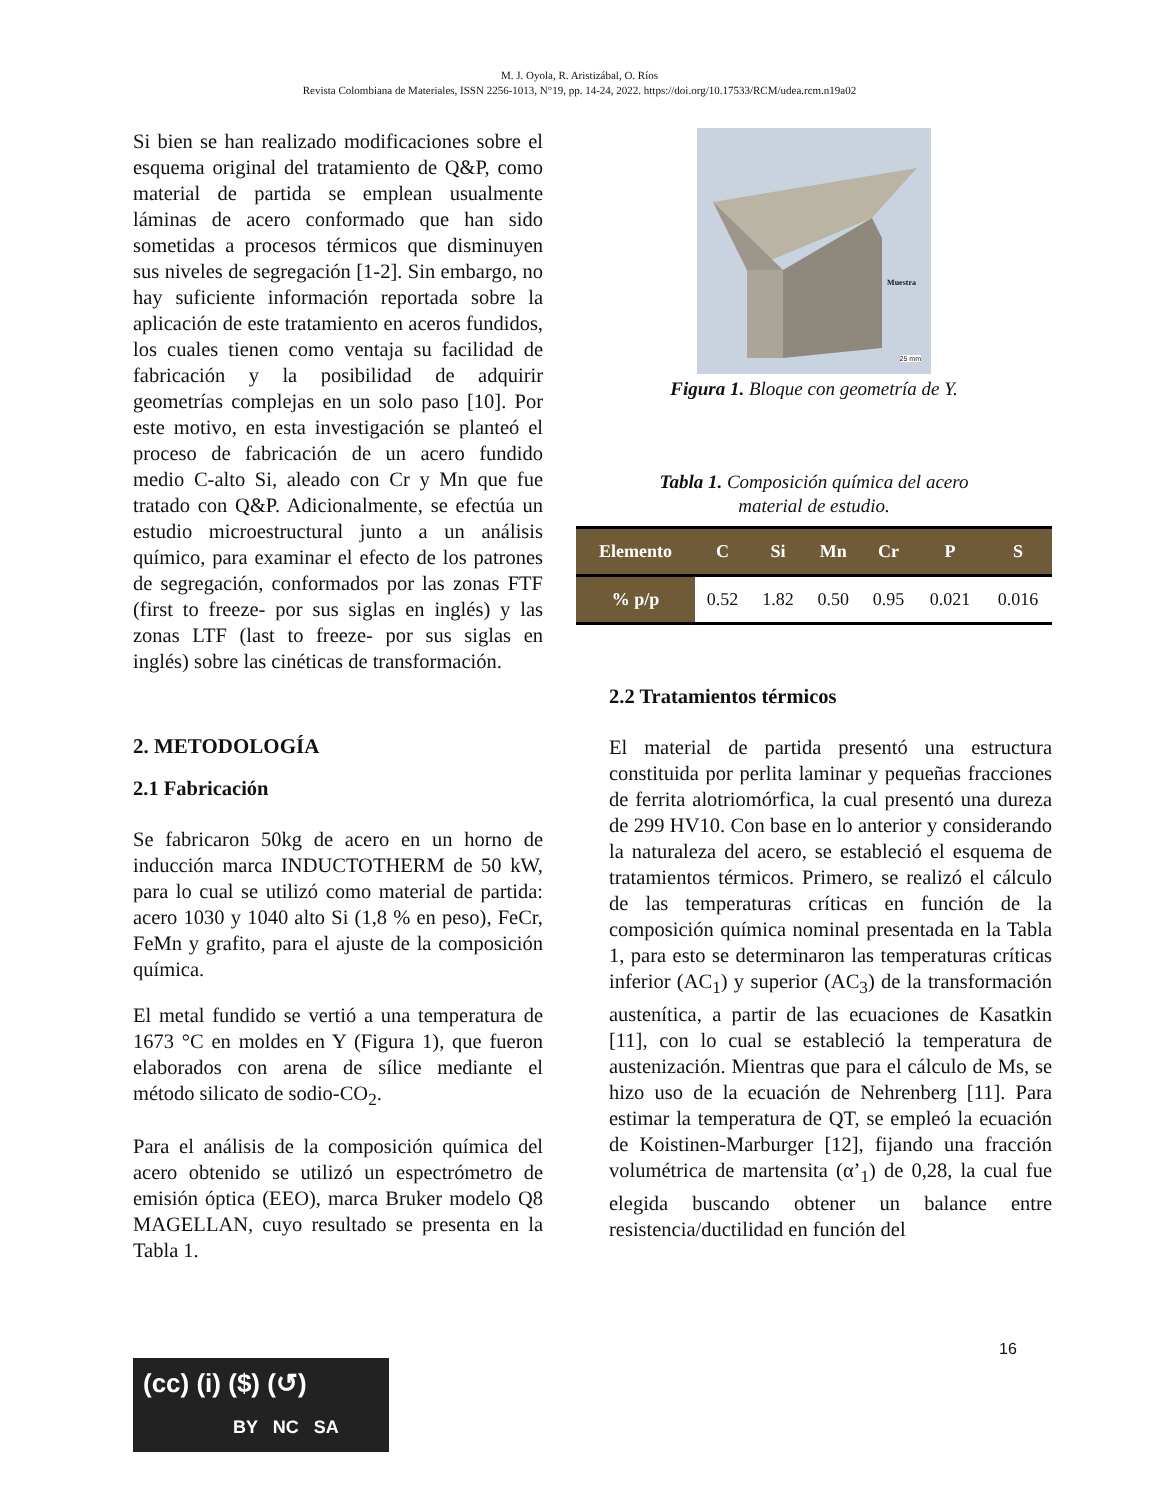M. J. Oyola, R. Aristizábal, O. Ríos
Revista Colombiana de Materiales, ISSN 2256-1013, N°19, pp. 14-24, 2022. https://doi.org/10.17533/RCM/udea.rcm.n19a02
Si bien se han realizado modificaciones sobre el esquema original del tratamiento de Q&P, como material de partida se emplean usualmente láminas de acero conformado que han sido sometidas a procesos térmicos que disminuyen sus niveles de segregación [1-2]. Sin embargo, no hay suficiente información reportada sobre la aplicación de este tratamiento en aceros fundidos, los cuales tienen como ventaja su facilidad de fabricación y la posibilidad de adquirir geometrías complejas en un solo paso [10]. Por este motivo, en esta investigación se planteó el proceso de fabricación de un acero fundido medio C-alto Si, aleado con Cr y Mn que fue tratado con Q&P. Adicionalmente, se efectúa un estudio microestructural junto a un análisis químico, para examinar el efecto de los patrones de segregación, conformados por las zonas FTF (first to freeze- por sus siglas en inglés) y las zonas LTF (last to freeze- por sus siglas en inglés) sobre las cinéticas de transformación.
2. METODOLOGÍA
2.1 Fabricación
Se fabricaron 50kg de acero en un horno de inducción marca INDUCTOTHERM de 50 kW, para lo cual se utilizó como material de partida: acero 1030 y 1040 alto Si (1,8 % en peso), FeCr, FeMn y grafito, para el ajuste de la composición química.
El metal fundido se vertió a una temperatura de 1673 °C en moldes en Y (Figura 1), que fueron elaborados con arena de sílice mediante el método silicato de sodio-CO<sub>2</sub>.
Para el análisis de la composición química del acero obtenido se utilizó un espectrómetro de emisión óptica (EEO), marca Bruker modelo Q8 MAGELLAN, cuyo resultado se presenta en la Tabla 1.
Muestra
25 mm
Figura 1. Bloque con geometría de Y.
Tabla 1. Composición química del acero
material de estudio.
| Elemento | C | Si | Mn | Cr | P | S |
| --- | --- | --- | --- | --- | --- | --- |
| % p/p | 0.52 | 1.82 | 0.50 | 0.95 | 0.021 | 0.016 |
2.2 Tratamientos térmicos
El material de partida presentó una estructura constituida por perlita laminar y pequeñas fracciones de ferrita alotriomórfica, la cual presentó una dureza de 299 HV10. Con base en lo anterior y considerando la naturaleza del acero, se estableció el esquema de tratamientos térmicos. Primero, se realizó el cálculo de las temperaturas críticas en función de la composición química nominal presentada en la Tabla 1, para esto se determinaron las temperaturas críticas inferior (AC<sub>1</sub>) y superior (AC<sub>3</sub>) de la transformación austenítica, a partir de las ecuaciones de Kasatkin [11], con lo cual se estableció la temperatura de austenización. Mientras que para el cálculo de Ms, se hizo uso de la ecuación de Nehrenberg [11]. Para estimar la temperatura de QT, se empleó la ecuación de Koistinen-Marburger [12], fijando una fracción volumétrica de martensita (α’<sub>1</sub>) de 0,28, la cual fue elegida buscando obtener un balance entre resistencia/ductilidad en función del
16
(cc) (i) ($) (↺)
BY NC SA